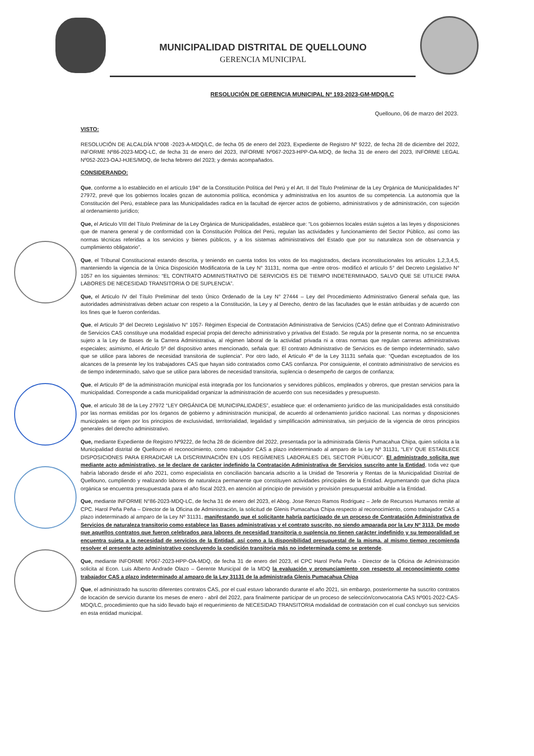MUNICIPALIDAD DISTRITAL DE QUELLOUNO
GERENCIA MUNICIPAL
RESOLUCIÓN DE GERENCIA MUNICIPAL Nº 193-2023-GM-MDQ/LC
Quellouno, 06 de marzo del 2023.
VISTO:
RESOLUCIÓN DE ALCALDÍA N°008 -2023-A-MDQ/LC, de fecha 05 de enero del 2023, Expediente de Registro Nº 9222, de fecha 28 de diciembre del 2022, INFORME Nº86-2023-MDQ-LC, de fecha 31 de enero del 2023, INFORME Nº067-2023-HPP-OA-MDQ, de fecha 31 de enero del 2023, INFORME LEGAL Nº052-2023-OAJ-HJES/MDQ, de fecha febrero del 2023; y demás acompañados.
CONSIDERANDO:
Que, conforme a lo establecido en el artículo 194° de la Constitución Política del Perú y el Art. II del Titulo Preliminar de la Ley Orgánica de Municipalidades N° 27972, prevé que los gobiernos locales gozan de autonomía política, económica y administrativa en los asuntos de su competencia. La autonomía que la Constitución del Perú, establece para las Municipalidades radica en la facultad de ejercer actos de gobierno, administrativos y de administración, con sujeción al ordenamiento jurídico;
Que, el Articulo VIII del Título Preliminar de la Ley Orgánica de Municipalidades, establece que: “Los gobiernos locales están sujetos a las leyes y disposiciones que de manera general y de conformidad con la Constitución Politica del Perú, regulan las actividades y funcionamiento del Sector Público, así como las normas técnicas referidas a los servicios y bienes públicos, y a los sistemas administrativos del Estado que por su naturaleza son de observancia y cumplimiento obligatorio”.
Que, el Tribunal Constitucional estando descrita, y teniendo en cuenta todos los votos de los magistrados, declara inconstitucionales los artículos 1,2,3,4,5, manteniendo la vigencia de la Única Disposición Modificatoria de la Ley N° 31131, norma que -entre otros- modificó el artículo 5° del Decreto Legislativo N° 1057 en los siguientes términos: “EL CONTRATO ADMINISTRATIVO DE SERVICIOS ES DE TIEMPO INDETERMINADO, SALVO QUE SE UTILICE PARA LABORES DE NECESIDAD TRANSITORIA O DE SUPLENCIA”.
Que, el Articulo IV del Título Preliminar del texto Único Ordenado de la Ley N° 27444 – Ley del Procedimiento Administrativo General señala que, las autoridades administrativas deben actuar con respeto a la Constitución, la Ley y al Derecho, dentro de las facultades que le están atribuidas y de acuerdo con los fines que le fueron conferidas.
Que, el Articulo 3º del Decreto Legislativo N° 1057- Régimen Especial de Contratación Administrativa de Servicios (CAS) define que el Contrato Administrativo de Servicios CAS constituye una modalidad especial propia del derecho administrativo y privativa del Estado. Se regula por la presente norma, no se encuentra sujeto a la Ley de Bases de la Carrera Administrativa, al régimen laboral de la actividad privada ni a otras normas que regulan carreras administrativas especiales; asimismo, el Articulo 5º del dispositivo antes mencionado, señala que: El contrato Administrativo de Servicios es de tiempo indeterminado, salvo que se utilice para labores de necesidad transitoria de suplencia”. Por otro lado, el Articulo 4º de la Ley 31131 señala que: “Quedan exceptuados de los alcances de la presente ley los trabajadores CAS que hayan sido contratados como CAS confianza. Por consiguiente, el contrato administrativo de servicios es de tiempo indeterminado, salvo que se utilice para labores de necesidad transitoria, suplencia o desempeño de cargos de confianza;
Que, el Articulo 8º de la administración municipal está integrada por los funcionarios y servidores públicos, empleados y obreros, que prestan servicios para la municipalidad. Corresponde a cada municipalidad organizar la administración de acuerdo con sus necesidades y presupuesto.
Que, el articulo 38 de la Ley 27972 “LEY ORGÁNICA DE MUNICIPALIDADES”, establece que: el ordenamiento jurídico de las municipalidades está constituido por las normas emitidas por los órganos de gobierno y administración municipal, de acuerdo al ordenamiento jurídico nacional. Las normas y disposiciones municipales se rigen por los principios de exclusividad, territorialidad, legalidad y simplificación administrativa, sin perjuicio de la vigencia de otros principios generales del derecho administrativo.
Que, mediante Expediente de Registro Nº9222, de fecha 28 de diciembre del 2022, presentada por la administrada Glenis Pumacahua Chipa, quien solicita a la Municipalidad distrital de Quellouno el reconocimiento, como trabajador CAS a plazo indeterminado al amparo de la Ley Nº 31131, “LEY QUE ESTABLECE DISPOSICIONES PARA ERRADICAR LA DISCRIMINACIÓN EN LOS REGÍMENES LABORALES DEL SECTOR PÚBLICO”. El administrado solicita que mediante acto administrativo, se le declare de carácter indefinido la Contratación Administrativa de Servicios suscrito ante la Entidad, toda vez que habría laborado desde el año 2021, como especialista en conciliación bancaria adscrito a la Unidad de Tesorería y Rentas de la Municipalidad Distrital de Quellouno, cumpliendo y realizando labores de naturaleza permanente que constituyen actividades principales de la Entidad. Argumentando que dicha plaza orgánica se encuentra presupuestada para el año fiscal 2023, en atención al principio de previsión y provisión presupuestal atribuible a la Entidad.
Que, mediante INFORME N°86-2023-MDQ-LC, de fecha 31 de enero del 2023, el Abog. Jose Renzo Ramos Rodriguez – Jefe de Recursos Humanos remite al CPC. Harol Peña Peña – Director de la Oficina de Administración, la solicitud de Glenis Pumacahua Chipa respecto al reconocimiento, como trabajador CAS a plazo indeterminado al amparo de la Ley Nº 31131, manifestando que el solicitante habría participado de un proceso de Contratación Administrativa de Servicios de naturaleza transitorio como establece las Bases administrativas y el contrato suscrito, no siendo amparada por la Ley Nº 3113. De modo que aquellos contratos que fueron celebrados para labores de necesidad transitoria o suplencia no tienen carácter indefinido y su temporalidad se encuentra sujeta a la necesidad de servicios de la Entidad, así como a la disponibilidad presupuestal de la misma. al mismo tiempo recomienda resolver el presente acto administrativo concluyendo la condición transitoria más no indeterminada como se pretende.
Que, mediante INFORME Nº067-2023-HPP-OA-MDQ, de fecha 31 de enero del 2023, el CPC Harol Peña Peña - Director de la Oficina de Administración solicita al Econ. Luis Alberto Andrade Olazo – Gerente Municipal de la MDQ la evaluación y pronunciamiento con respecto al reconocimiento como trabajador CAS a plazo indeterminado al amparo de la Ley 31131 de la administrada Glenis Pumacahua Chipa
Que, el administrado ha suscrito diferentes contratos CAS, por el cual estuvo laborando durante el año 2021, sin embargo, posteriormente ha suscrito contratos de locación de servicio durante los meses de enero - abril del 2022, para finalmente participar de un proceso de selección/convocatoria CAS Nº001-2022-CAS-MDQ/LC, procedimiento que ha sido llevado bajo el requerimiento de NECESIDAD TRANSITORIA modalidad de contratación con el cual concluyo sus servicios en esta entidad municipal.